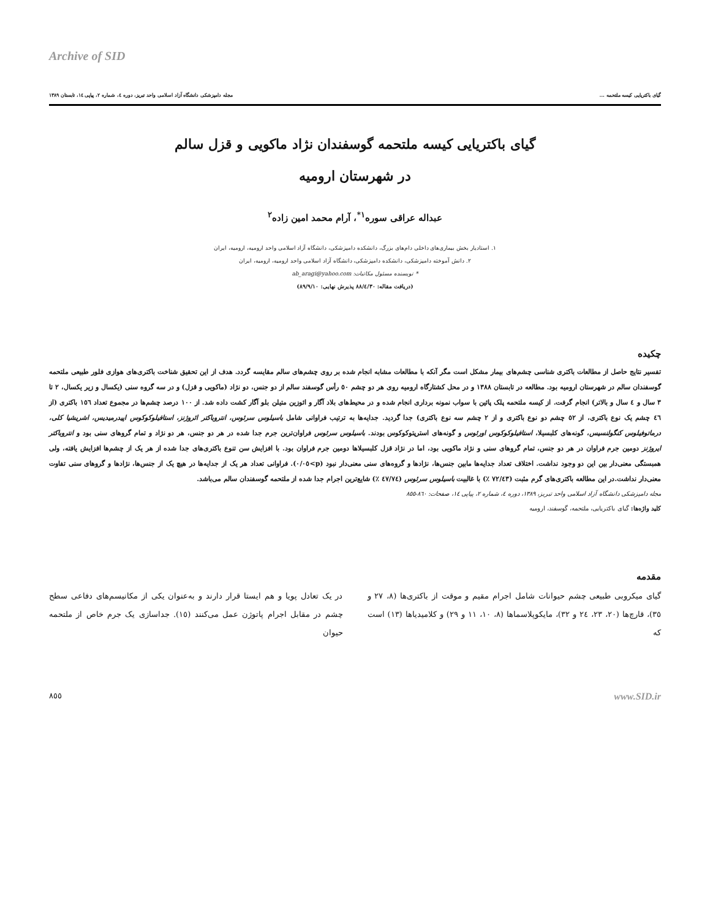Archive of SID
گیای باکتریایی کیسه ملتحمه ... مجله دامپزشکی دانشگاه آزاد اسلامی واحد تبریز، دوره ٤، شماره ٢، پیاپی ١٤، تابستان ١٣٨٩
گیای باکتریایی کیسه ملتحمه گوسفندان نژاد ماکویی و قزل سالم
در شهرستان ارومیه
عبداله عراقی سوره<sup>١*</sup>، آرام محمد امین زاده<sup>٢</sup>
١. استادیار بخش بیماری‌های داخلی دام‌های بزرگ، دانشکده دامپزشکی، دانشگاه آزاد اسلامی واحد ارومیه، ارومیه، ایران
٢. دانش آموخته دامپزشکی، دانشکده دامپزشکی، دانشگاه آزاد اسلامی واحد ارومیه، ارومیه، ایران
* نویسنده مسئول مکاتبات: ab_aragi@yahoo.com
(دریافت مقاله: ٨٨/٤/٣٠ پذیرش نهایی: ٨٩/٩/١٠)
چکیده
تفسیر نتایج حاصل از مطالعات باکتری شناسی چشم‌های بیمار مشکل است مگر آنکه با مطالعات مشابه انجام شده بر روی چشم‌های سالم مقایسه گردد. هدف از این تحقیق شناخت باکتری‌های هوازی فلور طبیعی ملتحمه گوسفندان سالم در شهرستان ارومیه بود. مطالعه در تابستان ١٣٨٨ و در محل کشتارگاه ارومیه روی هر دو چشم ٥٠ رأس گوسفند سالم از دو جنس، دو نژاد (ماکویی و قزل) و در سه گروه سنی (یکسال و زیر یکسال، ٢ تا ٣ سال و ٤ سال و بالاتر) انجام گرفت. از کیسه ملتحمه پلک پائین با سواب نمونه برداری انجام شده و در محیط‌های بلاد آگار و ائوزین متیلن بلو آگار کشت داده شد. از ١٠٠ درصد چشم‌ها در مجموع تعداد ١٥٦ باکتری (از ٤٦ چشم یک نوع باکتری، از ٥٢ چشم دو نوع باکتری و از ٢ چشم سه نوع باکتری) جدا گردید. جدایه‌ها به ترتیب فراوانی شامل باسیلوس سرئوس، انتروباکتر ائروژنز، استافیلوکوکوس اپیدرمیدیس، اشریشیا کلی، درماتوفیلوس کنگولنسیس، گونه‌های کلبسیلا، استافیلوکوکوس اورئوس و گونه‌های استرپتوکوکوس بودند. باسیلوس سرئوس فراوان‌ترین جرم جدا شده در هر دو جنس، هر دو نژاد و تمام گروهای سنی بود و انتروباکتر ایروژنز دومین جرم فراوان در هر دو جنس، تمام گروهای سنی و نژاد ماکویی بود، اما در نژاد قزل کلبسیلاها دومین جرم فراوان بود. با افزایش سن تنوع باکتری‌های جدا شده از هر یک از چشم‌ها افزایش یافته، ولی همبستگی معنی‌دار بین این دو وجود نداشت. اختلاف تعداد جدایه‌ها مابین جنس‌ها، نژادها و گروه‌های سنی معنی‌دار نبود (p>٠/٠٥). فراوانی تعداد هر یک از جدایه‌ها در هیچ یک از جنس‌ها، نژادها و گروهای سنی تفاوت معنی‌دار نداشت.در این مطالعه باکتری‌های گرم مثبت (٧٢/٤٣ ٪) با غالبیت باسیلوس سرئوس (٤٧/٧٤ ٪) شایع‌ترین اجرام جدا شده از ملتحمه گوسفندان سالم می‌باشد.
مجله دامپزشکی دانشگاه آزاد اسلامی واحد تبریز، ١٣٨٩، دوره ٤، شماره ٢، پیاپی ١٤، صفحات: ٨٦٠-٨٥٥
کلید واژه‌ها: گیای باکتریایی، ملتحمه، گوسفند، ارومیه
مقدمه
گیای میکروبی طبیعی چشم حیوانات شامل اجرام مقیم و موقت از باکتری‌ها (٨، ٢٧ و ٣٥)، قارچ‌ها (٢٠، ٢٣، ٢٤ و ٣٢)، مایکوپلاسماها (٨، ١٠، ١١ و ٢٩) و کلامیدیاها (١٣) است که
در یک تعادل پویا و هم ایستا قرار دارند و به‌عنوان یکی از مکانیسم‌های دفاعی سطح چشم در مقابل اجرام پاتوژن عمل می‌کنند (١٥). جداسازی یک جرم خاص از ملتحمه حیوان
www.SID.ir ٨٥٥